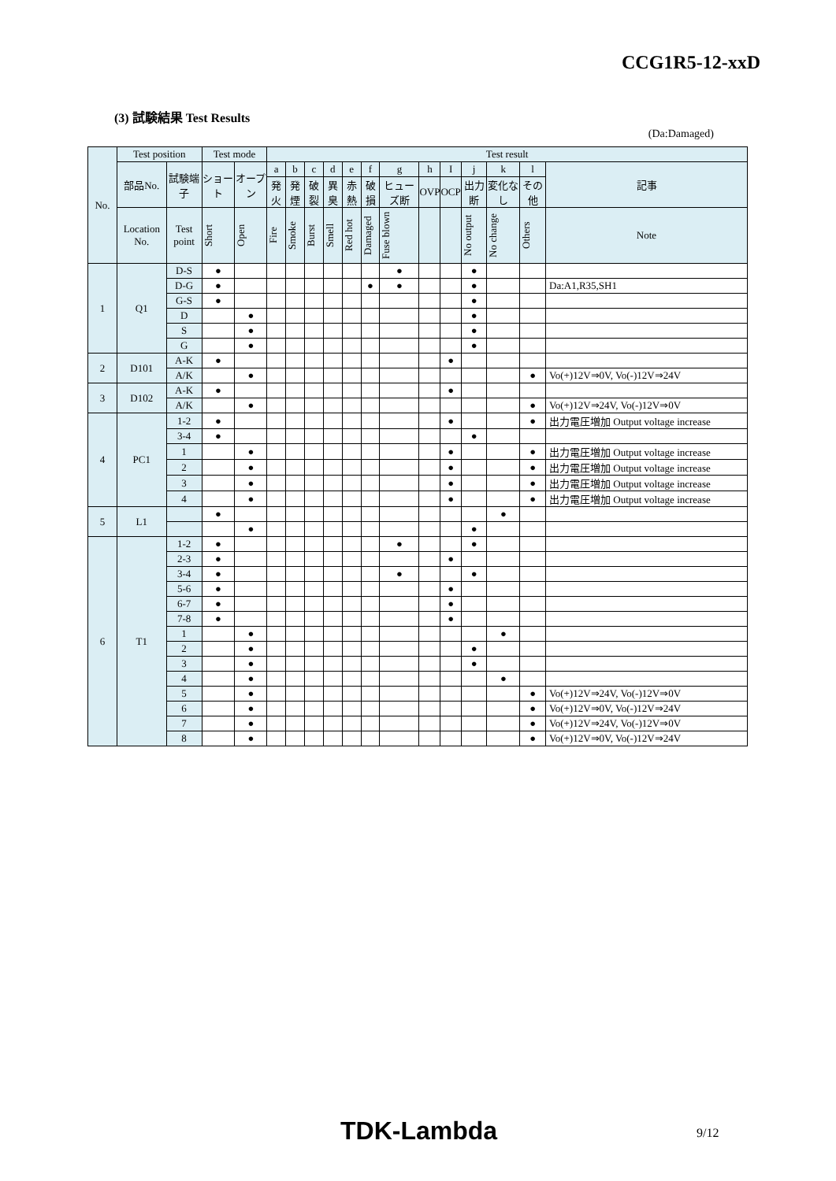CCG1R5-12-xxD
(3) 試験結果 Test Results
(Da:Damaged)
| No. | Test position | | Test mode | | Test result | | | | | | | | | | | | |
| --- | --- | --- | --- | --- | --- | --- | --- | --- | --- | --- | --- | --- | --- | --- | --- | --- | --- |
| | 部品No. | 試験端子 | ショート | オープン | a | b | c | d | e | f | g | h | I | j | k | l | 記事 |
| | | | | | 発火 | 発煙 | 破裂 | 異臭 | 赤熱 | 破損 | ヒューズ断 | OVP | OCP | 出力断 | 変化なし | その他 | |
| | Location No. | Test point | Short | Open | Fire | Smoke | Burst | Smell | Red hot | Damaged | Fuse blown | | | No output | No change | Others | Note |
| 1 | Q1 | D-S | ● | | | | | | | | ● | | | ● | | | |
| | | D-G | ● | | | | | | | ● | ● | | | ● | | | Da:A1,R35,SH1 |
| | | G-S | ● | | | | | | | | | | | ● | | | |
| | | D | | ● | | | | | | | | | | ● | | | |
| | | S | | ● | | | | | | | | | | ● | | | |
| | | G | | ● | | | | | | | | | | ● | | | |
| 2 | D101 | A-K | ● | | | | | | | | | | ● | | | | |
| | | A/K | | ● | | | | | | | | | | | | ● | Vo(+)12V⇒0V, Vo(-)12V⇒24V |
| 3 | D102 | A-K | ● | | | | | | | | | | ● | | | | |
| | | A/K | | ● | | | | | | | | | | | | ● | Vo(+)12V⇒24V, Vo(-)12V⇒0V |
| 4 | PC1 | 1-2 | ● | | | | | | | | | | ● | | | ● | 出力電圧増加 Output voltage increase |
| | | 3-4 | ● | | | | | | | | | | | ● | | | |
| | | 1 | | ● | | | | | | | | | ● | | | ● | 出力電圧増加 Output voltage increase |
| | | 2 | | ● | | | | | | | | | ● | | | ● | 出力電圧増加 Output voltage increase |
| | | 3 | | ● | | | | | | | | | ● | | | ● | 出力電圧増加 Output voltage increase |
| | | 4 | | ● | | | | | | | | | ● | | | ● | 出力電圧増加 Output voltage increase |
| 5 | L1 | | ● | | | | | | | | | | | | ● | | |
| | | | | ● | | | | | | | | | | ● | | | |
| 6 | T1 | 1-2 | ● | | | | | | | | ● | | | ● | | | |
| | | 2-3 | ● | | | | | | | | | | ● | | | | |
| | | 3-4 | ● | | | | | | | | ● | | | ● | | | |
| | | 5-6 | ● | | | | | | | | | | ● | | | | |
| | | 6-7 | ● | | | | | | | | | | ● | | | | |
| | | 7-8 | ● | | | | | | | | | | ● | | | | |
| | | 1 | | ● | | | | | | | | | | | ● | | |
| | | 2 | | ● | | | | | | | | | | ● | | | |
| | | 3 | | ● | | | | | | | | | | ● | | | |
| | | 4 | | ● | | | | | | | | | | | ● | | |
| | | 5 | | ● | | | | | | | | | | | | ● | Vo(+)12V⇒24V, Vo(-)12V⇒0V |
| | | 6 | | ● | | | | | | | | | | | | ● | Vo(+)12V⇒0V, Vo(-)12V⇒24V |
| | | 7 | | ● | | | | | | | | | | | | ● | Vo(+)12V⇒24V, Vo(-)12V⇒0V |
| | | 8 | | ● | | | | | | | | | | | | ● | Vo(+)12V⇒0V, Vo(-)12V⇒24V |
TDK-Lambda 9/12